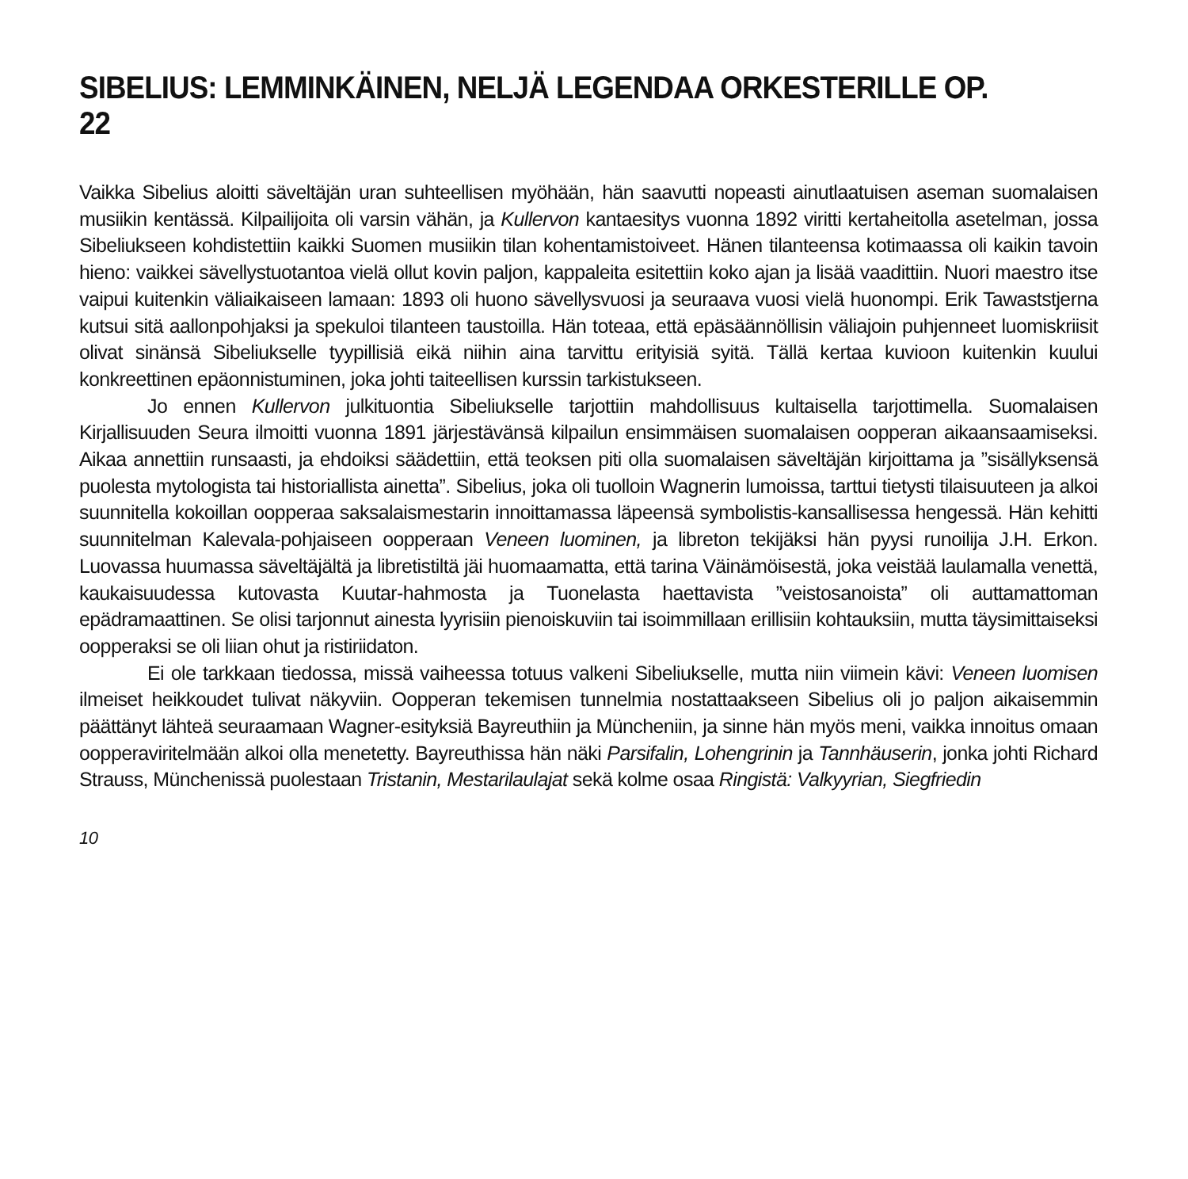SIBELIUS: LEMMINKÄINEN, NELJÄ LEGENDAA ORKESTERILLE OP. 22
Vaikka Sibelius aloitti säveltäjän uran suhteellisen myöhään, hän saavutti nopeasti ainutlaatuisen aseman suomalaisen musiikin kentässä. Kilpailijoita oli varsin vähän, ja Kullervon kantaesitys vuonna 1892 viritti kertaheitolla asetelman, jossa Sibeliukseen kohdistettiin kaikki Suomen musiikin tilan kohentamistoiveet. Hänen tilanteensa kotimaassa oli kaikin tavoin hieno: vaikkei sävellystuotantoa vielä ollut kovin paljon, kappaleita esitettiin koko ajan ja lisää vaadittiin. Nuori maestro itse vaipui kuitenkin väliaikaiseen lamaan: 1893 oli huono sävellysvuosi ja seuraava vuosi vielä huonompi. Erik Tawaststjerna kutsui sitä aallonpohjaksi ja spekuloi tilanteen taustoilla. Hän toteaa, että epäsäännöllisin väliajoin puhjenneet luomiskriisit olivat sinänsä Sibeliukselle tyypillisiä eikä niihin aina tarvittu erityisiä syitä. Tällä kertaa kuvioon kuitenkin kuului konkreettinen epäonnistuminen, joka johti taiteellisen kurssin tarkistukseen.
Jo ennen Kullervon julkituontia Sibeliukselle tarjottiin mahdollisuus kultaisella tarjottimella. Suomalaisen Kirjallisuuden Seura ilmoitti vuonna 1891 järjestävänsä kilpailun ensimmäisen suomalaisen oopperan aikaansaamiseksi. Aikaa annettiin runsaasti, ja ehdoiksi säädettiin, että teoksen piti olla suomalaisen säveltäjän kirjoittama ja ”sisällyksensä puolesta mytologista tai historiallista ainetta”. Sibelius, joka oli tuolloin Wagnerin lumoissa, tarttui tietysti tilaisuuteen ja alkoi suunnitella kokoillan oopperaa saksalaismestarin innoittamassa läpeensä symbolistis-kansallisessa hengessä. Hän kehitti suunnitelman Kalevala-pohjaiseen oopperaan Veneen luominen, ja libreton tekijäksi hän pyysi runoilija J.H. Erkon. Luovassa huumassa säveltäjältä ja libretistiltä jäi huomaamatta, että tarina Väinämöisestä, joka veistää laulamalla venettä, kaukaisuudessa kutovasta Kuutar-hahmosta ja Tuonelasta haettavista ”veistosanoista” oli auttamattoman epädramaattinen. Se olisi tarjonnut ainesta lyyrisiin pienoiskuviin tai isoimmillaan erillisiin kohtauksiin, mutta täysimittaiseksi oopperaksi se oli liian ohut ja ristiriidaton.
Ei ole tarkkaan tiedossa, missä vaiheessa totuus valkeni Sibeliukselle, mutta niin viimein kävi: Veneen luomisen ilmeiset heikkoudet tulivat näkyviin. Oopperan tekemisen tunnelmia nostattaakseen Sibelius oli jo paljon aikaisemmin päättänyt lähteä seuraamaan Wagner-esityksiä Bayreuthiin ja Müncheniin, ja sinne hän myös meni, vaikka innoitus omaan oopperaviritelmään alkoi olla menetetty. Bayreuthissa hän näki Parsifalin, Lohengrinin ja Tannhäuserin, jonka johti Richard Strauss, Münchenissä puolestaan Tristanin, Mestarilaulajat sekä kolme osaa Ringistä: Valkyyrian, Siegfriedin
10